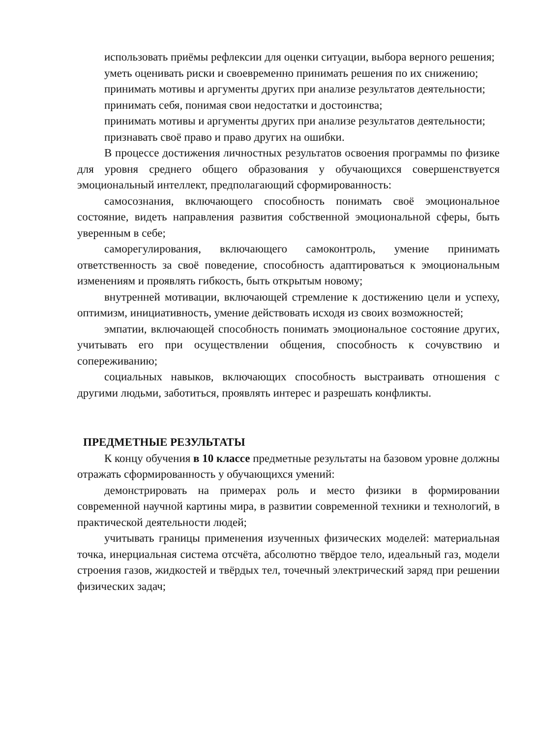использовать приёмы рефлексии для оценки ситуации, выбора верного решения;
уметь оценивать риски и своевременно принимать решения по их снижению;
принимать мотивы и аргументы других при анализе результатов деятельности;
принимать себя, понимая свои недостатки и достоинства;
принимать мотивы и аргументы других при анализе результатов деятельности;
признавать своё право и право других на ошибки.
В процессе достижения личностных результатов освоения программы по физике для уровня среднего общего образования у обучающихся совершенствуется эмоциональный интеллект, предполагающий сформированность:
самосознания, включающего способность понимать своё эмоциональное состояние, видеть направления развития собственной эмоциональной сферы, быть уверенным в себе;
саморегулирования, включающего самоконтроль, умение принимать ответственность за своё поведение, способность адаптироваться к эмоциональным изменениям и проявлять гибкость, быть открытым новому;
внутренней мотивации, включающей стремление к достижению цели и успеху, оптимизм, инициативность, умение действовать исходя из своих возможностей;
эмпатии, включающей способность понимать эмоциональное состояние других, учитывать его при осуществлении общения, способность к сочувствию и сопереживанию;
социальных навыков, включающих способность выстраивать отношения с другими людьми, заботиться, проявлять интерес и разрешать конфликты.
ПРЕДМЕТНЫЕ РЕЗУЛЬТАТЫ
К концу обучения в 10 классе предметные результаты на базовом уровне должны отражать сформированность у обучающихся умений:
демонстрировать на примерах роль и место физики в формировании современной научной картины мира, в развитии современной техники и технологий, в практической деятельности людей;
учитывать границы применения изученных физических моделей: материальная точка, инерциальная система отсчёта, абсолютно твёрдое тело, идеальный газ, модели строения газов, жидкостей и твёрдых тел, точечный электрический заряд при решении физических задач;